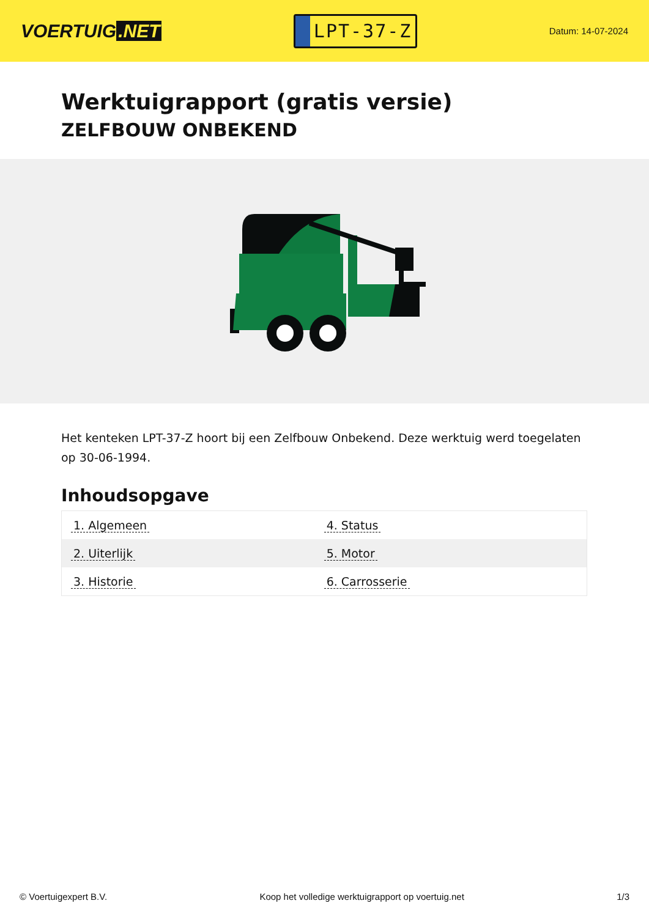VOERTUIG.NET
LPT-37-Z
Datum: 14-07-2024
Werktuigrapport (gratis versie)
ZELFBOUW ONBEKEND
Het kenteken LPT-37-Z hoort bij een Zelfbouw Onbekend. Deze werktuig werd toegelaten op 30-06-1994.
Inhoudsopgave
| 1. Algemeen | 4. Status |
| 2. Uiterlijk | 5. Motor |
| 3. Historie | 6. Carrosserie |
© Voertuigexpert B.V. Koop het volledige werktuigrapport op voertuig.net 1/3